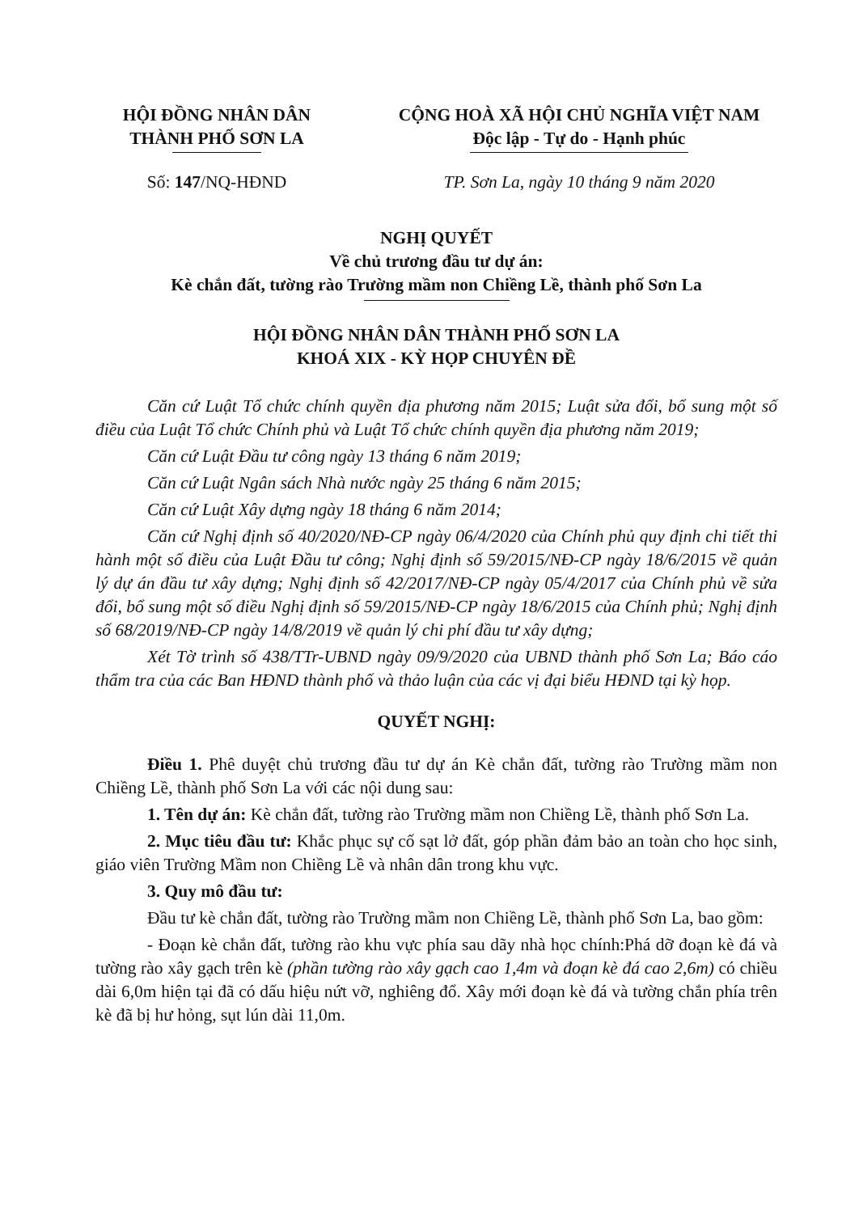HỘI ĐỒNG NHÂN DÂN
THÀNH PHỐ SƠN LA
CỘNG HOÀ XÃ HỘI CHỦ NGHĨA VIỆT NAM
Độc lập - Tự do - Hạnh phúc
Số: 147/NQ-HĐND TP. Sơn La, ngày 10 tháng 9 năm 2020
NGHỊ QUYẾT
Về chủ trương đầu tư dự án:
Kè chắn đất, tường rào Trường mầm non Chiềng Lề, thành phố Sơn La
HỘI ĐỒNG NHÂN DÂN THÀNH PHỐ SƠN LA
KHOÁ XIX - KỲ HỌP CHUYÊN ĐỀ
Căn cứ Luật Tổ chức chính quyền địa phương năm 2015; Luật sửa đổi, bổ sung một số điều của Luật Tổ chức Chính phủ và Luật Tổ chức chính quyền địa phương năm 2019;
Căn cứ Luật Đầu tư công ngày 13 tháng 6 năm 2019;
Căn cứ Luật Ngân sách Nhà nước ngày 25 tháng 6 năm 2015;
Căn cứ Luật Xây dựng ngày 18 tháng 6 năm 2014;
Căn cứ Nghị định số 40/2020/NĐ-CP ngày 06/4/2020 của Chính phủ quy định chi tiết thi hành một số điều của Luật Đầu tư công; Nghị định số 59/2015/NĐ-CP ngày 18/6/2015 về quản lý dự án đầu tư xây dựng; Nghị định số 42/2017/NĐ-CP ngày 05/4/2017 của Chính phủ về sửa đổi, bổ sung một số điều Nghị định số 59/2015/NĐ-CP ngày 18/6/2015 của Chính phủ; Nghị định số 68/2019/NĐ-CP ngày 14/8/2019 về quản lý chi phí đầu tư xây dựng;
Xét Tờ trình số 438/TTr-UBND ngày 09/9/2020 của UBND thành phố Sơn La; Báo cáo thẩm tra của các Ban HĐND thành phố và thảo luận của các vị đại biểu HĐND tại kỳ họp.
QUYẾT NGHỊ:
Điều 1. Phê duyệt chủ trương đầu tư dự án Kè chắn đất, tường rào Trường mầm non Chiềng Lề, thành phố Sơn La với các nội dung sau:
1. Tên dự án: Kè chắn đất, tường rào Trường mầm non Chiềng Lề, thành phố Sơn La.
2. Mục tiêu đầu tư: Khắc phục sự cố sạt lở đất, góp phần đảm bảo an toàn cho học sinh, giáo viên Trường Mầm non Chiềng Lề và nhân dân trong khu vực.
3. Quy mô đầu tư:
Đầu tư kè chắn đất, tường rào Trường mầm non Chiềng Lề, thành phố Sơn La, bao gồm:
- Đoạn kè chắn đất, tường rào khu vực phía sau dãy nhà học chính:Phá dỡ đoạn kè đá và tường rào xây gạch trên kè (phần tường rào xây gạch cao 1,4m và đoạn kè đá cao 2,6m) có chiều dài 6,0m hiện tại đã có dấu hiệu nứt vỡ, nghiêng đổ. Xây mới đoạn kè đá và tường chắn phía trên kè đã bị hư hỏng, sụt lún dài 11,0m.